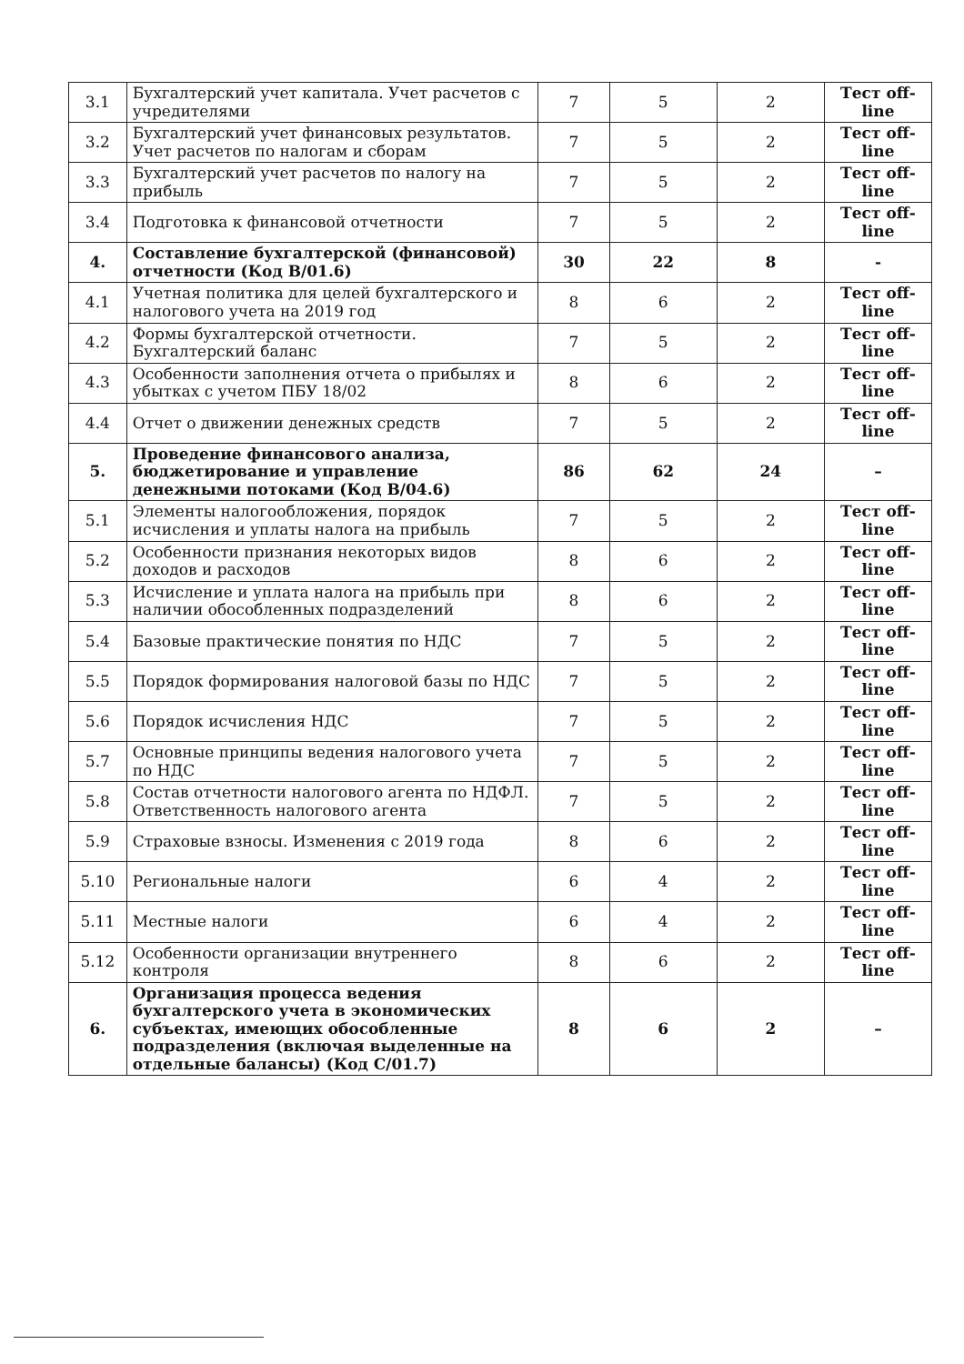| 3.1 | Бухгалтерский учет капитала. Учет расчетов с учредителями | 7 | 5 | 2 | Тест off-line |
| 3.2 | Бухгалтерский учет финансовых результатов. Учет расчетов по налогам и сборам | 7 | 5 | 2 | Тест off-line |
| 3.3 | Бухгалтерский учет расчетов по налогу на прибыль | 7 | 5 | 2 | Тест off-line |
| 3.4 | Подготовка к финансовой отчетности | 7 | 5 | 2 | Тест off-line |
| 4. | Составление бухгалтерской (финансовой) отчетности (Код В/01.6) | 30 | 22 | 8 | - |
| 4.1 | Учетная политика для целей бухгалтерского и налогового учета на 2019 год | 8 | 6 | 2 | Тест off-line |
| 4.2 | Формы бухгалтерской отчетности. Бухгалтерский баланс | 7 | 5 | 2 | Тест off-line |
| 4.3 | Особенности заполнения отчета о прибылях и убытках с учетом ПБУ 18/02 | 8 | 6 | 2 | Тест off-line |
| 4.4 | Отчет о движении денежных средств | 7 | 5 | 2 | Тест off-line |
| 5. | Проведение финансового анализа, бюджетирование и управление денежными потоками (Код В/04.6) | 86 | 62 | 24 | – |
| 5.1 | Элементы налогообложения, порядок исчисления и уплаты налога на прибыль | 7 | 5 | 2 | Тест off-line |
| 5.2 | Особенности признания некоторых видов доходов и расходов | 8 | 6 | 2 | Тест off-line |
| 5.3 | Исчисление и уплата налога на прибыль при наличии обособленных подразделений | 8 | 6 | 2 | Тест off-line |
| 5.4 | Базовые практические понятия по НДС | 7 | 5 | 2 | Тест off-line |
| 5.5 | Порядок формирования налоговой базы по НДС | 7 | 5 | 2 | Тест off-line |
| 5.6 | Порядок исчисления НДС | 7 | 5 | 2 | Тест off-line |
| 5.7 | Основные принципы ведения налогового учета по НДС | 7 | 5 | 2 | Тест off-line |
| 5.8 | Состав отчетности налогового агента по НДФЛ. Ответственность налогового агента | 7 | 5 | 2 | Тест off-line |
| 5.9 | Страховые взносы. Изменения с 2019 года | 8 | 6 | 2 | Тест off-line |
| 5.10 | Региональные налоги | 6 | 4 | 2 | Тест off-line |
| 5.11 | Местные налоги | 6 | 4 | 2 | Тест off-line |
| 5.12 | Особенности организации внутреннего контроля | 8 | 6 | 2 | Тест off-line |
| 6. | Организация процесса ведения бухгалтерского учета в экономических субъектах, имеющих обособленные подразделения (включая выделенные на отдельные балансы) (Код С/01.7) | 8 | 6 | 2 | – |